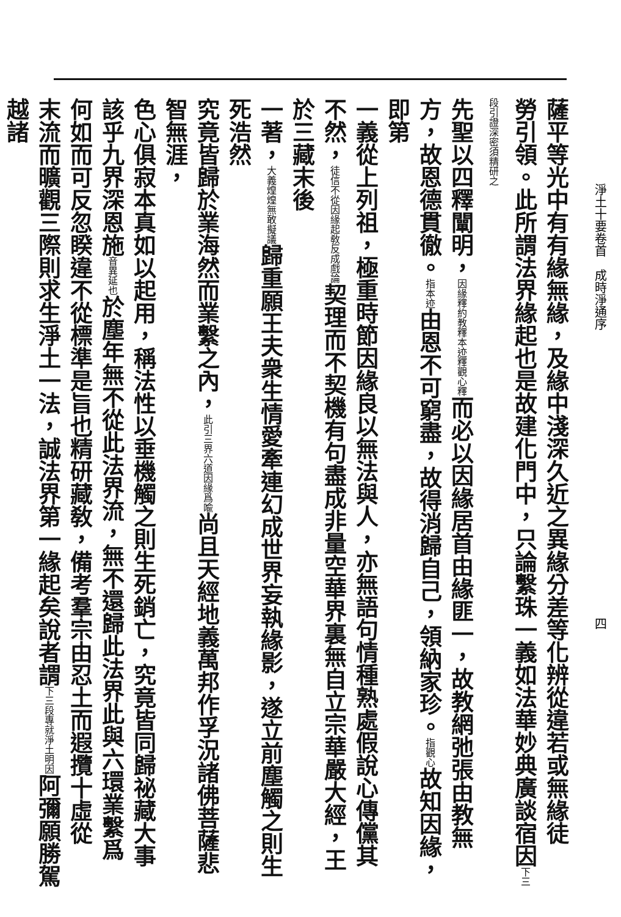淨土十要卷首　成時淨通序四
薩平等光中有有緣無緣，及緣中淺深久近之異緣分差等化辨從違若或無緣徒
勞引領。此所謂法界緣起也是故建化門中，只論繫珠一義如法華妙典廣談宿因下三段引證深密須精研之
先聖以四釋闡明，因緣釋約教釋本迹釋觀心釋而必以因緣居首由緣匪一，故教網弛張由教無
方，故恩德貫徹。指本迹由恩不可窮盡，故得消歸自己，領納家珍。指觀心故知因緣，即第
一義從上列祖，極重時節因緣良以無法與人，亦無語句情種熟處假說心傳儻其
不然，徒信不從因緣起敎反成戲論契理而不契機有句盡成非量空華界裏無自立宗華嚴大經，王於三藏末後
一著，大義煌煌無敢擬議歸重願王夫衆生情愛牽連幻成世界妄執緣影，遂立前塵觸之則生死浩然
究竟皆歸於業海然而業繫之內，此引三界六道因緣爲喩尚且天經地義萬邦作孚況諸佛菩薩悲智無涯，
色心俱寂本真如以起用，稱法性以垂機觸之則生死銷亡，究竟皆同歸祕藏大事
該乎九界深恩施音異延也於塵年無不從此法界流，無不還歸此法界此與六環業繫爲
何如而可反忽睽違不從標準是旨也精研藏敎，備考羣宗由忍土而遐攬十虛從
末流而曠觀三際則求生淨土一法，誠法界第一緣起矣說者謂下三段專就淨土明因阿彌願勝駕越諸